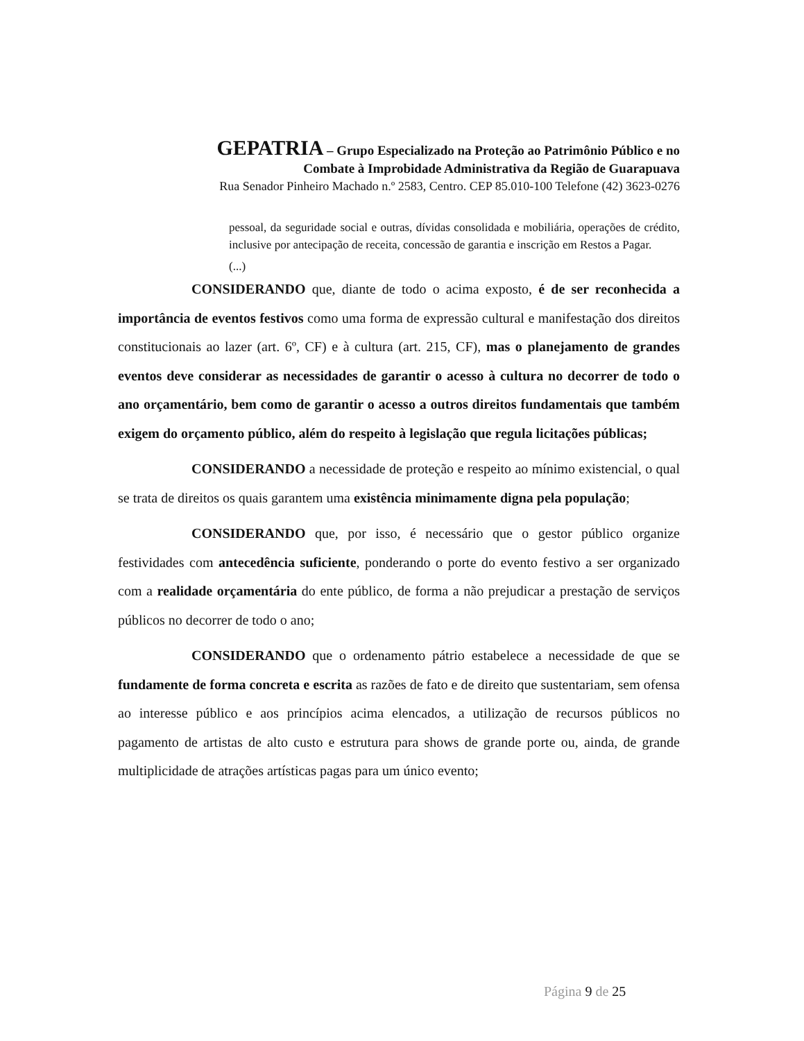GEPATRIA – Grupo Especializado na Proteção ao Patrimônio Público e no
Combate à Improbidade Administrativa da Região de Guarapuava
Rua Senador Pinheiro Machado n.º 2583, Centro. CEP 85.010-100 Telefone (42) 3623-0276
pessoal, da seguridade social e outras, dívidas consolidada e mobiliária, operações de crédito, inclusive por antecipação de receita, concessão de garantia e inscrição em Restos a Pagar.
(...)
CONSIDERANDO que, diante de todo o acima exposto, é de ser reconhecida a importância de eventos festivos como uma forma de expressão cultural e manifestação dos direitos constitucionais ao lazer (art. 6º, CF) e à cultura (art. 215, CF), mas o planejamento de grandes eventos deve considerar as necessidades de garantir o acesso à cultura no decorrer de todo o ano orçamentário, bem como de garantir o acesso a outros direitos fundamentais que também exigem do orçamento público, além do respeito à legislação que regula licitações públicas;
CONSIDERANDO a necessidade de proteção e respeito ao mínimo existencial, o qual se trata de direitos os quais garantem uma existência minimamente digna pela população;
CONSIDERANDO que, por isso, é necessário que o gestor público organize festividades com antecedência suficiente, ponderando o porte do evento festivo a ser organizado com a realidade orçamentária do ente público, de forma a não prejudicar a prestação de serviços públicos no decorrer de todo o ano;
CONSIDERANDO que o ordenamento pátrio estabelece a necessidade de que se fundamente de forma concreta e escrita as razões de fato e de direito que sustentariam, sem ofensa ao interesse público e aos princípios acima elencados, a utilização de recursos públicos no pagamento de artistas de alto custo e estrutura para shows de grande porte ou, ainda, de grande multiplicidade de atrações artísticas pagas para um único evento;
Página 9 de 25